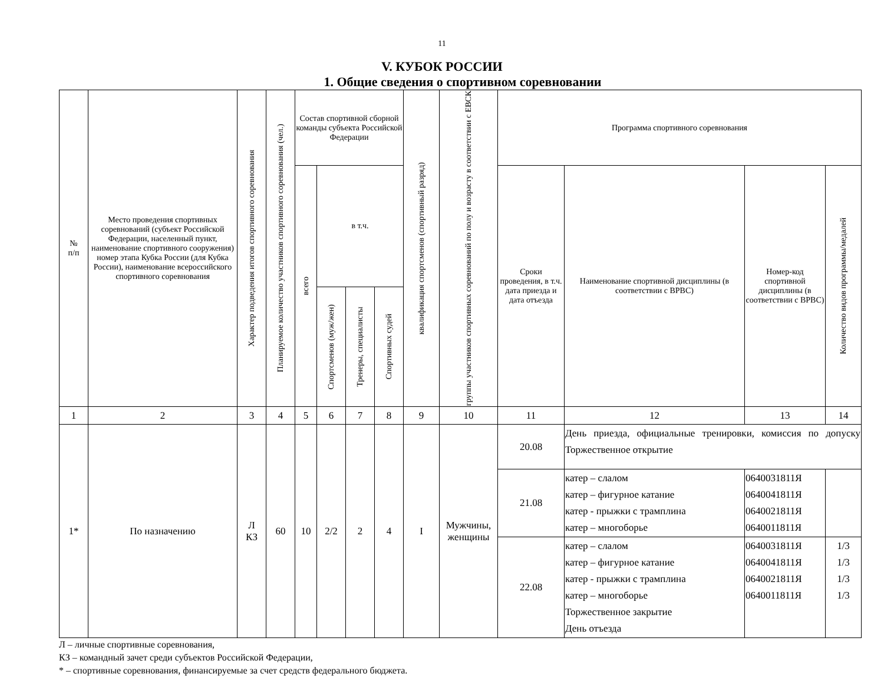11
V. КУБОК РОССИИ
1. Общие сведения о спортивном соревновании
| № п/п | Место проведения спортивных соревнований (субъект Российской Федерации, населенный пункт, наименование спортивного сооружения) номер этапа Кубка России (для Кубка России), наименование всероссийского спортивного соревнования | Характер подведения итогов спортивного соревнования | Планируемое количество участников спортивного соревнования (чел.) | Состав спортивной сборной команды субъекта Российской Федерации | | | | квалификация спортсменов (спортивный разряд) | группы участников спортивных соревнований по полу и возрасту в соответствии с ЕВСК | Программа спортивного соревнования | | | |
| --- | --- | --- | --- | --- | --- | --- | --- | --- | --- | --- | --- | --- | --- |
| | | | | всего | в т.ч. | | | | | Сроки проведения, в т.ч. дата приезда и дата отъезда | Наименование спортивной дисциплины (в соответствии с ВРВС) | Номер-код спортивной дисциплины (в соответствии с ВРВС) | Количество видов программы/медалей |
| | | | | | Спортсменов (муж/жен) | Тренеры, специалисты | Спортивных судей | | | | | | |
| 1 | 2 | 3 | 4 | 5 | 6 | 7 | 8 | 9 | 10 | 11 | 12 | 13 | 14 |
| 1* | По назначению | Л КЗ | 60 | 10 | 2/2 | 2 | 4 | I | Мужчины, женщины | 20.08 | День приезда, официальные тренировки, комиссия по допуску Торжественное открытие | | |
| | | | | | | | | | | 21.08 | катер – слалом катер – фигурное катание катер - прыжки с трамплина катер – многоборье | 0640031811Я 0640041811Я 0640021811Я 0640011811Я | |
| | | | | | | | | | | 22.08 | катер – слалом катер – фигурное катание катер - прыжки с трамплина катер – многоборье Торжественное закрытие День отъезда | 0640031811Я 0640041811Я 0640021811Я 0640011811Я | 1/3 1/3 1/3 1/3 |
Л – личные спортивные соревнования,
КЗ – командный зачет среди субъектов Российской Федерации,
* – спортивные соревнования, финансируемые за счет средств федерального бюджета.